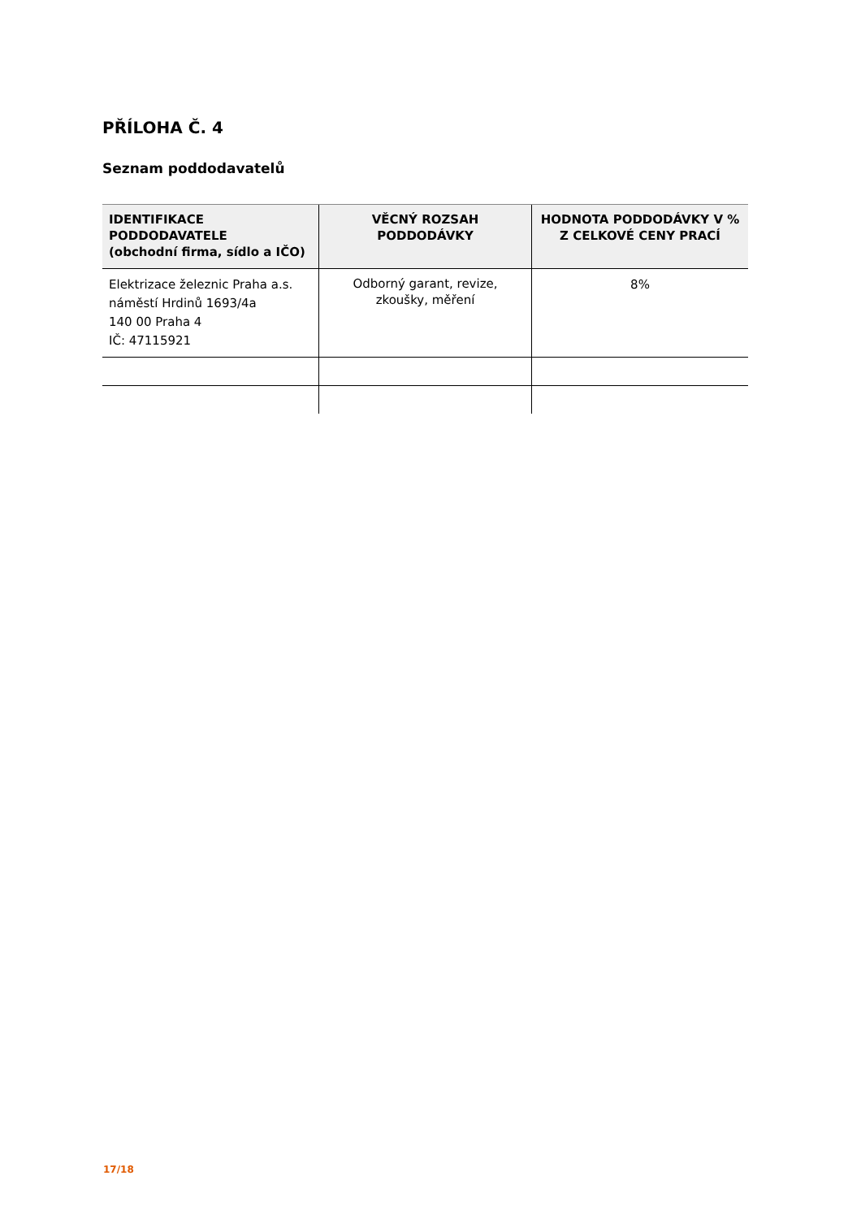PŘÍLOHA Č. 4
Seznam poddodavatelů
| IDENTIFIKACE PODDODAVATELE (obchodní firma, sídlo a IČO) | VĚCNÝ ROZSAH PODDODÁVKY | HODNOTA PODDODÁVKY V % Z CELKOVÉ CENY PRACÍ |
| --- | --- | --- |
| Elektrizace železnic Praha a.s. náměstí Hrdinů 1693/4a 140 00 Praha 4 IČ: 47115921 | Odborný garant, revize, zkoušky, měření | 8% |
17/18